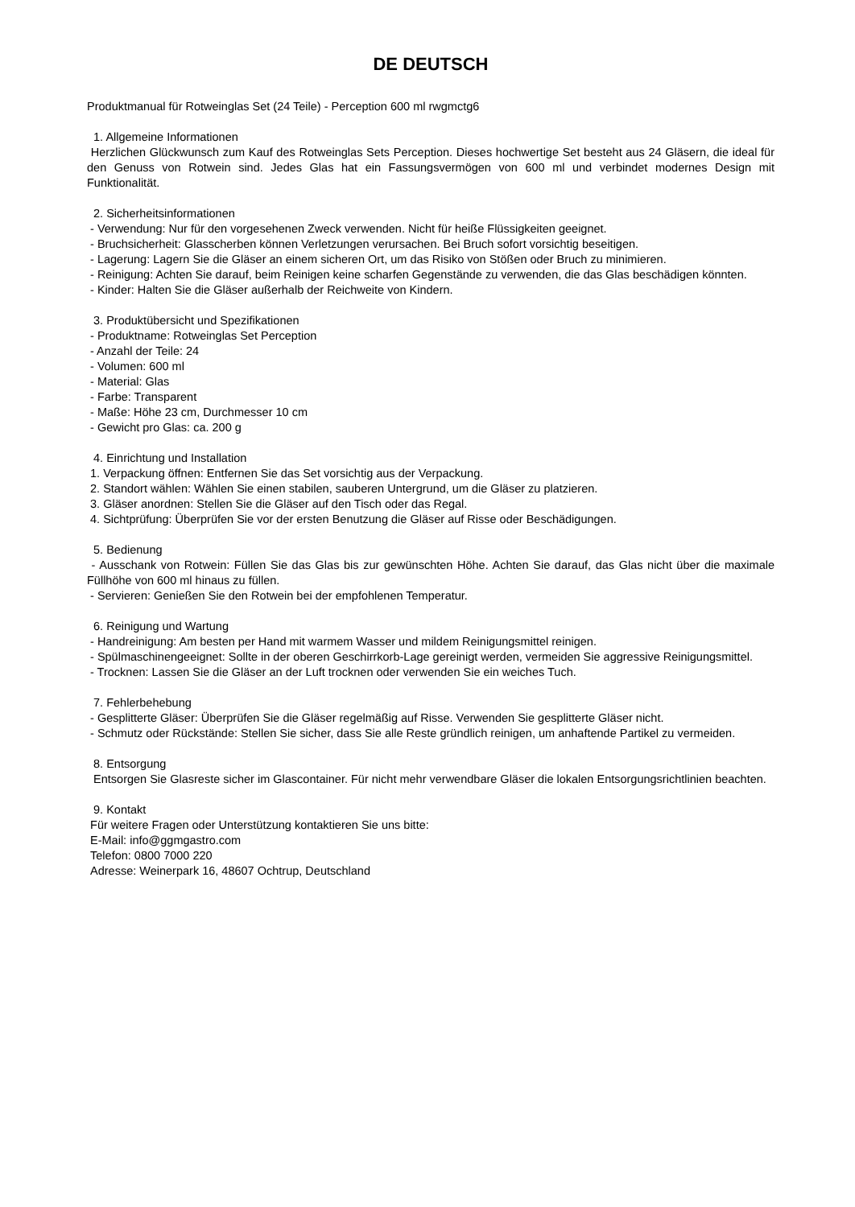DE DEUTSCH
Produktmanual für Rotweinglas Set (24 Teile) - Perception 600 ml rwgmctg6
1. Allgemeine Informationen
Herzlichen Glückwunsch zum Kauf des Rotweinglas Sets Perception. Dieses hochwertige Set besteht aus 24 Gläsern, die ideal für den Genuss von Rotwein sind. Jedes Glas hat ein Fassungsvermögen von 600 ml und verbindet modernes Design mit Funktionalität.
2. Sicherheitsinformationen
- Verwendung: Nur für den vorgesehenen Zweck verwenden. Nicht für heiße Flüssigkeiten geeignet.
- Bruchsicherheit: Glasscherben können Verletzungen verursachen. Bei Bruch sofort vorsichtig beseitigen.
- Lagerung: Lagern Sie die Gläser an einem sicheren Ort, um das Risiko von Stößen oder Bruch zu minimieren.
- Reinigung: Achten Sie darauf, beim Reinigen keine scharfen Gegenstände zu verwenden, die das Glas beschädigen könnten.
- Kinder: Halten Sie die Gläser außerhalb der Reichweite von Kindern.
3. Produktübersicht und Spezifikationen
- Produktname: Rotweinglas Set Perception
- Anzahl der Teile: 24
- Volumen: 600 ml
- Material: Glas
- Farbe: Transparent
- Maße: Höhe 23 cm, Durchmesser 10 cm
- Gewicht pro Glas: ca. 200 g
4. Einrichtung und Installation
1. Verpackung öffnen: Entfernen Sie das Set vorsichtig aus der Verpackung.
2. Standort wählen: Wählen Sie einen stabilen, sauberen Untergrund, um die Gläser zu platzieren.
3. Gläser anordnen: Stellen Sie die Gläser auf den Tisch oder das Regal.
4. Sichtprüfung: Überprüfen Sie vor der ersten Benutzung die Gläser auf Risse oder Beschädigungen.
5. Bedienung
- Ausschank von Rotwein: Füllen Sie das Glas bis zur gewünschten Höhe. Achten Sie darauf, das Glas nicht über die maximale Füllhöhe von 600 ml hinaus zu füllen.
- Servieren: Genießen Sie den Rotwein bei der empfohlenen Temperatur.
6. Reinigung und Wartung
- Handreinigung: Am besten per Hand mit warmem Wasser und mildem Reinigungsmittel reinigen.
- Spülmaschinengeeignet: Sollte in der oberen Geschirrkorb-Lage gereinigt werden, vermeiden Sie aggressive Reinigungsmittel.
- Trocknen: Lassen Sie die Gläser an der Luft trocknen oder verwenden Sie ein weiches Tuch.
7. Fehlerbehebung
- Gesplitterte Gläser: Überprüfen Sie die Gläser regelmäßig auf Risse. Verwenden Sie gesplitterte Gläser nicht.
- Schmutz oder Rückstände: Stellen Sie sicher, dass Sie alle Reste gründlich reinigen, um anhaftende Partikel zu vermeiden.
8. Entsorgung
Entsorgen Sie Glasreste sicher im Glascontainer. Für nicht mehr verwendbare Gläser die lokalen Entsorgungsrichtlinien beachten.
9. Kontakt
Für weitere Fragen oder Unterstützung kontaktieren Sie uns bitte:
E-Mail: info@ggmgastro.com
Telefon: 0800 7000 220
Adresse: Weinerpark 16, 48607 Ochtrup, Deutschland